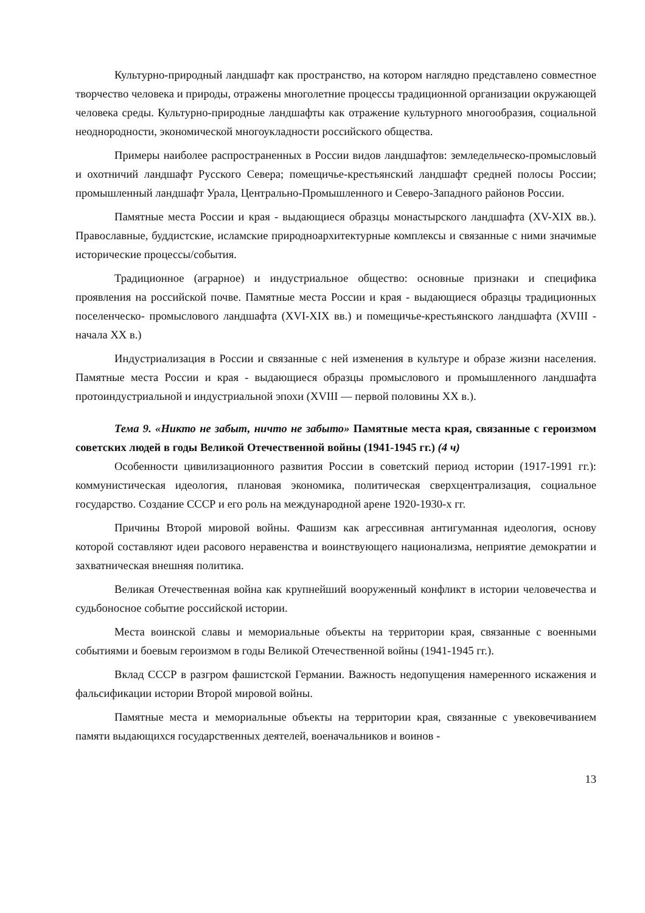Культурно-природный ландшафт как пространство, на котором наглядно представлено совместное творчество человека и природы, отражены многолетние процессы традиционной организации окружающей человека среды. Культурно-природные ландшафты как отражение культурного многообразия, социальной неоднородности, экономической многоукладности российского общества.
Примеры наиболее распространенных в России видов ландшафтов: земледельческо-промысловый и охотничий ландшафт Русского Севера; помещичье-крестьянский ландшафт средней полосы России; промышленный ландшафт Урала, Центрально-Промышленного и Северо-Западного районов России.
Памятные места России и края - выдающиеся образцы монастырского ландшафта (XV-XIX вв.). Православные, буддистские, исламские природноархитектурные комплексы и связанные с ними значимые исторические процессы/события.
Традиционное (аграрное) и индустриальное общество: основные признаки и специфика проявления на российской почве. Памятные места России и края - выдающиеся образцы традиционных поселенческо- промыслового ландшафта (XVI-XIX вв.) и помещичье-крестьянского ландшафта (XVIII - начала XX в.)
Индустриализация в России и связанные с ней изменения в культуре и образе жизни населения. Памятные места России и края - выдающиеся образцы промыслового и промышленного ландшафта протоиндустриальной и индустриальной эпохи (XVIII — первой половины XX в.).
Тема 9. «Никто не забыт, ничто не забыто» Памятные места края, связанные с героизмом советских людей в годы Великой Отечественной войны (1941-1945 гг.) (4 ч)
Особенности цивилизационного развития России в советский период истории (1917-1991 гг.): коммунистическая идеология, плановая экономика, политическая сверхцентрализация, социальное государство. Создание СССР и его роль на международной арене 1920-1930-х гг.
Причины Второй мировой войны. Фашизм как агрессивная антигуманная идеология, основу которой составляют идеи расового неравенства и воинствующего национализма, неприятие демократии и захватническая внешняя политика.
Великая Отечественная война как крупнейший вооруженный конфликт в истории человечества и судьбоносное событие российской истории.
Места воинской славы и мемориальные объекты на территории края, связанные с военными событиями и боевым героизмом в годы Великой Отечественной войны (1941-1945 гг.).
Вклад СССР в разгром фашистской Германии. Важность недопущения намеренного искажения и фальсификации истории Второй мировой войны.
Памятные места и мемориальные объекты на территории края, связанные с увековечиванием памяти выдающихся государственных деятелей, военачальников и воинов -
13